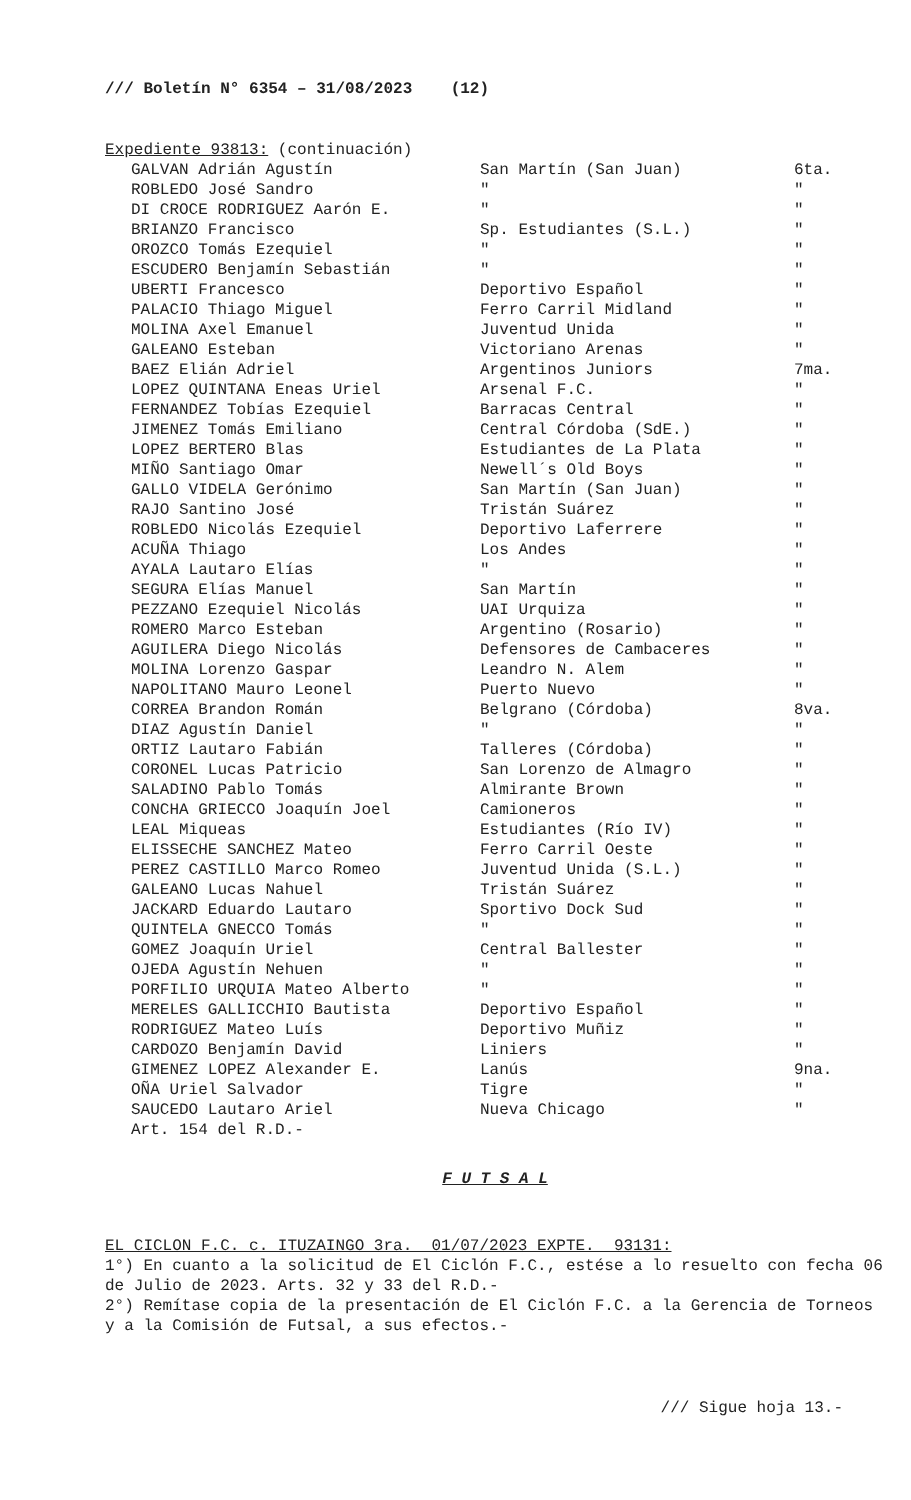/// Boletín N° 6354 – 31/08/2023 (12)
Expediente 93813: (continuación)
| GALVAN Adrián Agustín | San Martín (San Juan) | 6ta. |
| ROBLEDO José Sandro | " | " |
| DI CROCE RODRIGUEZ Aarón E. | " | " |
| BRIANZO Francisco | Sp. Estudiantes (S.L.) | " |
| OROZCO Tomás Ezequiel | " | " |
| ESCUDERO Benjamín Sebastián | " | " |
| UBERTI Francesco | Deportivo Español | " |
| PALACIO Thiago Miguel | Ferro Carril Midland | " |
| MOLINA Axel Emanuel | Juventud Unida | " |
| GALEANO Esteban | Victoriano Arenas | " |
| BAEZ Elián Adriel | Argentinos Juniors | 7ma. |
| LOPEZ QUINTANA Eneas Uriel | Arsenal F.C. | " |
| FERNANDEZ Tobías Ezequiel | Barracas Central | " |
| JIMENEZ Tomás Emiliano | Central Córdoba (SdE.) | " |
| LOPEZ BERTERO Blas | Estudiantes de La Plata | " |
| MIÑO Santiago Omar | Newell´s Old Boys | " |
| GALLO VIDELA Gerónimo | San Martín (San Juan) | " |
| RAJO Santino José | Tristán Suárez | " |
| ROBLEDO Nicolás Ezequiel | Deportivo Laferrere | " |
| ACUÑA Thiago | Los Andes | " |
| AYALA Lautaro Elías | " | " |
| SEGURA Elías Manuel | San Martín | " |
| PEZZANO Ezequiel Nicolás | UAI Urquiza | " |
| ROMERO Marco Esteban | Argentino (Rosario) | " |
| AGUILERA Diego Nicolás | Defensores de Cambaceres | " |
| MOLINA Lorenzo Gaspar | Leandro N. Alem | " |
| NAPOLITANO Mauro Leonel | Puerto Nuevo | " |
| CORREA Brandon Román | Belgrano (Córdoba) | 8va. |
| DIAZ Agustín Daniel | " | " |
| ORTIZ Lautaro Fabián | Talleres (Córdoba) | " |
| CORONEL Lucas Patricio | San Lorenzo de Almagro | " |
| SALADINO Pablo Tomás | Almirante Brown | " |
| CONCHA GRIECCO Joaquín Joel | Camioneros | " |
| LEAL Miqueas | Estudiantes (Río IV) | " |
| ELISSECHE SANCHEZ Mateo | Ferro Carril Oeste | " |
| PEREZ CASTILLO Marco Romeo | Juventud Unida (S.L.) | " |
| GALEANO Lucas Nahuel | Tristán Suárez | " |
| JACKARD Eduardo Lautaro | Sportivo Dock Sud | " |
| QUINTELA GNECCO Tomás | " | " |
| GOMEZ Joaquín Uriel | Central Ballester | " |
| OJEDA Agustín Nehuen | " | " |
| PORFILIO URQUIA Mateo Alberto | " | " |
| MERELES GALLICCHIO Bautista | Deportivo Español | " |
| RODRIGUEZ Mateo Luís | Deportivo Muñiz | " |
| CARDOZO Benjamín David | Liniers | " |
| GIMENEZ LOPEZ Alexander E. | Lanús | 9na. |
| OÑA Uriel Salvador | Tigre | " |
| SAUCEDO Lautaro Ariel | Nueva Chicago | " |
| Art. 154 del R.D.- | | |
F U T S A L
EL CICLON F.C. c. ITUZAINGO 3ra. 01/07/2023 EXPTE. 93131:
1°) En cuanto a la solicitud de El Ciclón F.C., estése a lo resuelto con fecha 06 de Julio de 2023. Arts. 32 y 33 del R.D.-
2°) Remítase copia de la presentación de El Ciclón F.C. a la Gerencia de Torneos y a la Comisión de Futsal, a sus efectos.-
/// Sigue hoja 13.-